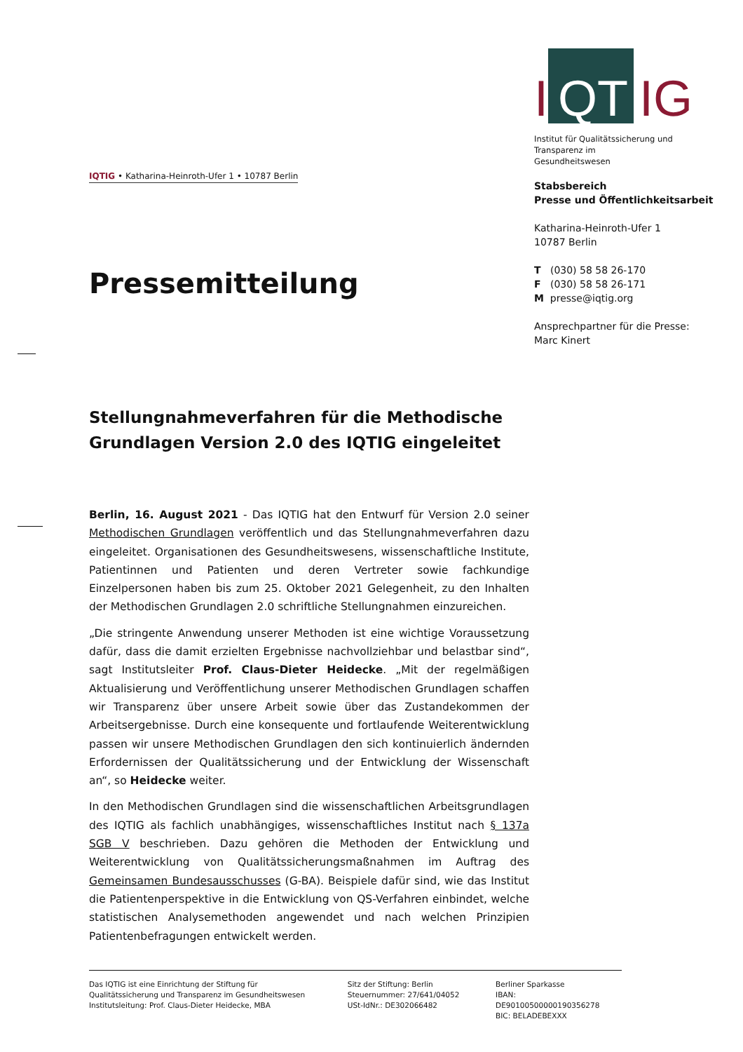I QT IG
Institut für Qualitätssicherung und
Transparenz im Gesundheitswesen
Stabsbereich
Presse und Öffentlichkeitsarbeit
Katharina-Heinroth-Ufer 1
10787 Berlin
T (030) 58 58 26-170
F (030) 58 58 26-171
M presse@iqtig.org
Ansprechpartner für die Presse:
Marc Kinert
IQTIG • Katharina-Heinroth-Ufer 1 • 10787 Berlin
Pressemitteilung
Stellungnahmeverfahren für die Methodische Grundlagen Version 2.0 des IQTIG eingeleitet
Berlin, 16. August 2021 - Das IQTIG hat den Entwurf für Version 2.0 seiner Methodischen Grundlagen veröffentlich und das Stellungnahmeverfahren dazu eingeleitet. Organisationen des Gesundheitswesens, wissenschaftliche Institute, Patientinnen und Patienten und deren Vertreter sowie fachkundige Einzelpersonen haben bis zum 25. Oktober 2021 Gelegenheit, zu den Inhalten der Methodischen Grundlagen 2.0 schriftliche Stellungnahmen einzureichen.
„Die stringente Anwendung unserer Methoden ist eine wichtige Voraussetzung dafür, dass die damit erzielten Ergebnisse nachvollziehbar und belastbar sind“, sagt Institutsleiter Prof. Claus-Dieter Heidecke. „Mit der regelmäßigen Aktualisierung und Veröffentlichung unserer Methodischen Grundlagen schaffen wir Transparenz über unsere Arbeit sowie über das Zustandekommen der Arbeitsergebnisse. Durch eine konsequente und fortlaufende Weiterentwicklung passen wir unsere Methodischen Grundlagen den sich kontinuierlich ändernden Erfordernissen der Qualitätssicherung und der Entwicklung der Wissenschaft an“, so Heidecke weiter.
In den Methodischen Grundlagen sind die wissenschaftlichen Arbeitsgrundlagen des IQTIG als fachlich unabhängiges, wissenschaftliches Institut nach § 137a SGB V beschrieben. Dazu gehören die Methoden der Entwicklung und Weiterentwicklung von Qualitätssicherungsmaßnahmen im Auftrag des Gemeinsamen Bundesausschusses (G-BA). Beispiele dafür sind, wie das Institut die Patientenperspektive in die Entwicklung von QS-Verfahren einbindet, welche statistischen Analysemethoden angewendet und nach welchen Prinzipien Patientenbefragungen entwickelt werden.
Das IQTIG ist eine Einrichtung der Stiftung für
Qualitätssicherung und Transparenz im Gesundheitswesen
Institutsleitung: Prof. Claus-Dieter Heidecke, MBA
Sitz der Stiftung: Berlin
Steuernummer: 27/641/04052
USt-IdNr.: DE302066482
Berliner Sparkasse
IBAN: DE90100500000190356278
BIC: BELADEBEXXX